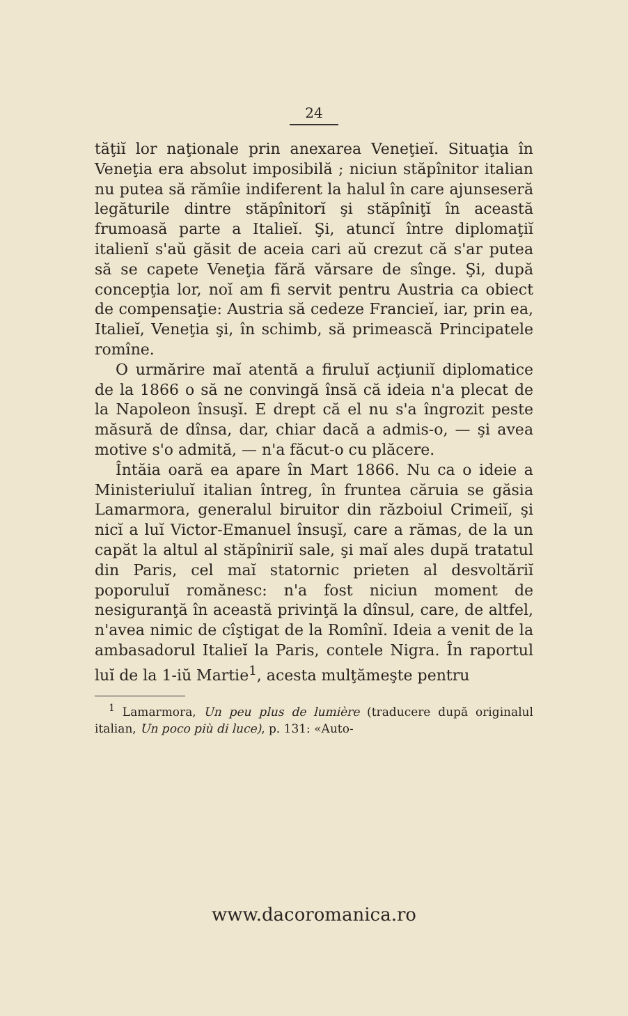24
tăţiĭ lor naţionale prin anexarea Veneţieĭ. Situaţia în Veneţia era absolut imposibilă ; niciun stăpînitor italian nu putea să rămîie indiferent la halul în care ajunseseră legăturile dintre stăpînitorĭ şi stăpîniţĭ în această frumoasă parte a Italieĭ. Şi, atuncĭ între diplomaţiĭ italienĭ s'aŭ găsit de aceia cari aŭ crezut că s'ar putea să se capete Veneţia fără vărsare de sînge. Şi, după concepţia lor, noĭ am fi servit pentru Austria ca obiect de compensaţie: Austria să cedeze Franciеĭ, iar, prin ea, Italieĭ, Veneţia şi, în schimb, să primească Principatele romîne.
O urmărire maĭ atentă a firuluĭ acţiuniĭ diplomatice de la 1866 o să ne convingă însă că ideia n'a plecat de la Napoleon însuşĭ. E drept că el nu s'a îngrozit peste măsură de dînsa, dar, chiar dacă a admis-o, — şi avea motive s'o admită, — n'a făcut-o cu plăcere.
Întăia oară ea apare în Mart 1866. Nu ca o ideie a Ministeriuluĭ italian întreg, în fruntea căruia se găsia Lamarmora, generalul biruitor din războiul Crimeiĭ, şi nicĭ a luĭ Victor-Emanuel însuşĭ, care a rămas, de la un capăt la altul al stăpîniriĭ sale, şi maĭ ales după tratatul din Paris, cel maĭ statornic prieten al desvoltăriĭ poporuluĭ romănesc: n'a fost niciun moment de nesiguranţă în această privinţă la dînsul, care, de altfel, n'avea nimic de cîştigat de la Romînĭ. Ideia a venit de la ambasadorul Italieĭ la Paris, contele Nigra. În raportul luĭ de la 1-iŭ Martie<sup>1</sup>, acesta mulţămeşte pentru
<sup>1</sup> Lamarmora, Un peu plus de lumière (traducere după originalul italian, Un poco più di luce), p. 131: «Auto-
www.dacoromanica.ro